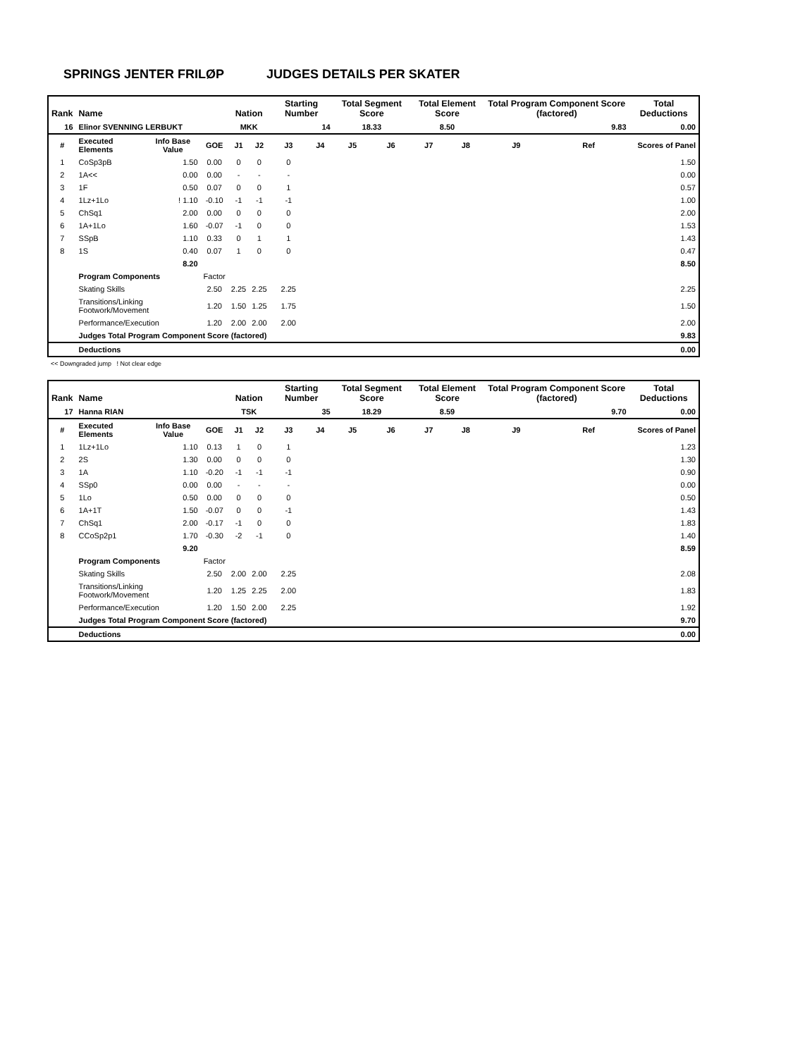SPRINGS JENTER FRILØP JUDGES DETAILS PER SKATER
| Rank | Name | | | Nation | | Starting Number | | Total Segment Score | | Total Element Score | | Total Program Component Score (factored) | | | Total Deductions |
| --- | --- | --- | --- | --- | --- | --- | --- | --- | --- | --- | --- | --- | --- | --- | --- |
| 16 | Elinor SVENNING LERBUKT | | | MKK | | 14 | | 18.33 | | 8.50 | | 9.83 | | | 0.00 |
| # | Executed Elements | Info Base Value | GOE | J1 | J2 | J3 | J4 | J5 | J6 | J7 | J8 | J9 | Ref | Scores of Panel | |
| 1 | CoSp3pB | 1.50 | 0.00 | 0 | 0 | 0 | | | | | | | | 1.50 | |
| 2 | 1A<< | 0.00 | 0.00 | - | - | - | | | | | | | | 0.00 | |
| 3 | 1F | 0.50 | 0.07 | 0 | 0 | 1 | | | | | | | | 0.57 | |
| 4 | 1Lz+1Lo | ! 1.10 | -0.10 | -1 | -1 | -1 | | | | | | | | 1.00 | |
| 5 | ChSq1 | 2.00 | 0.00 | 0 | 0 | 0 | | | | | | | | 2.00 | |
| 6 | 1A+1Lo | 1.60 | -0.07 | -1 | 0 | 0 | | | | | | | | 1.53 | |
| 7 | SSpB | 1.10 | 0.33 | 0 | 1 | 1 | | | | | | | | 1.43 | |
| 8 | 1S | 0.40 | 0.07 | 1 | 0 | 0 | | | | | | | | 0.47 | |
| | | 8.20 | | | | | | | | | | | | 8.50 | |
| | Program Components | | Factor | | | | | | | | | | | | |
| | Skating Skills | | 2.50 | 2.25 | 2.25 | 2.25 | | | | | | | | 2.25 | |
| | Transitions/Linking Footwork/Movement | | 1.20 | 1.50 | 1.25 | 1.75 | | | | | | | | 1.50 | |
| | Performance/Execution | | 1.20 | 2.00 | 2.00 | 2.00 | | | | | | | | 2.00 | |
| | Judges Total Program Component Score (factored) | | | | | | | | | | | | | 9.83 | |
| | Deductions | | | | | | | | | | | | | 0.00 | |
<< Downgraded jump ! Not clear edge
| Rank | Name | | | Nation | | Starting Number | | Total Segment Score | | Total Element Score | | Total Program Component Score (factored) | | | Total Deductions |
| --- | --- | --- | --- | --- | --- | --- | --- | --- | --- | --- | --- | --- | --- | --- | --- |
| 17 | Hanna RIAN | | | TSK | | 35 | | 18.29 | | 8.59 | | 9.70 | | | 0.00 |
| # | Executed Elements | Info Base Value | GOE | J1 | J2 | J3 | J4 | J5 | J6 | J7 | J8 | J9 | Ref | Scores of Panel | |
| 1 | 1Lz+1Lo | 1.10 | 0.13 | 1 | 0 | 1 | | | | | | | | 1.23 | |
| 2 | 2S | 1.30 | 0.00 | 0 | 0 | 0 | | | | | | | | 1.30 | |
| 3 | 1A | 1.10 | -0.20 | -1 | -1 | -1 | | | | | | | | 0.90 | |
| 4 | SSp0 | 0.00 | 0.00 | - | - | - | | | | | | | | 0.00 | |
| 5 | 1Lo | 0.50 | 0.00 | 0 | 0 | 0 | | | | | | | | 0.50 | |
| 6 | 1A+1T | 1.50 | -0.07 | 0 | 0 | -1 | | | | | | | | 1.43 | |
| 7 | ChSq1 | 2.00 | -0.17 | -1 | 0 | 0 | | | | | | | | 1.83 | |
| 8 | CCoSp2p1 | 1.70 | -0.30 | -2 | -1 | 0 | | | | | | | | 1.40 | |
| | | 9.20 | | | | | | | | | | | | 8.59 | |
| | Program Components | | Factor | | | | | | | | | | | | |
| | Skating Skills | | 2.50 | 2.00 | 2.00 | 2.25 | | | | | | | | 2.08 | |
| | Transitions/Linking Footwork/Movement | | 1.20 | 1.25 | 2.25 | 2.00 | | | | | | | | 1.83 | |
| | Performance/Execution | | 1.20 | 1.50 | 2.00 | 2.25 | | | | | | | | 1.92 | |
| | Judges Total Program Component Score (factored) | | | | | | | | | | | | | 9.70 | |
| | Deductions | | | | | | | | | | | | | 0.00 | |